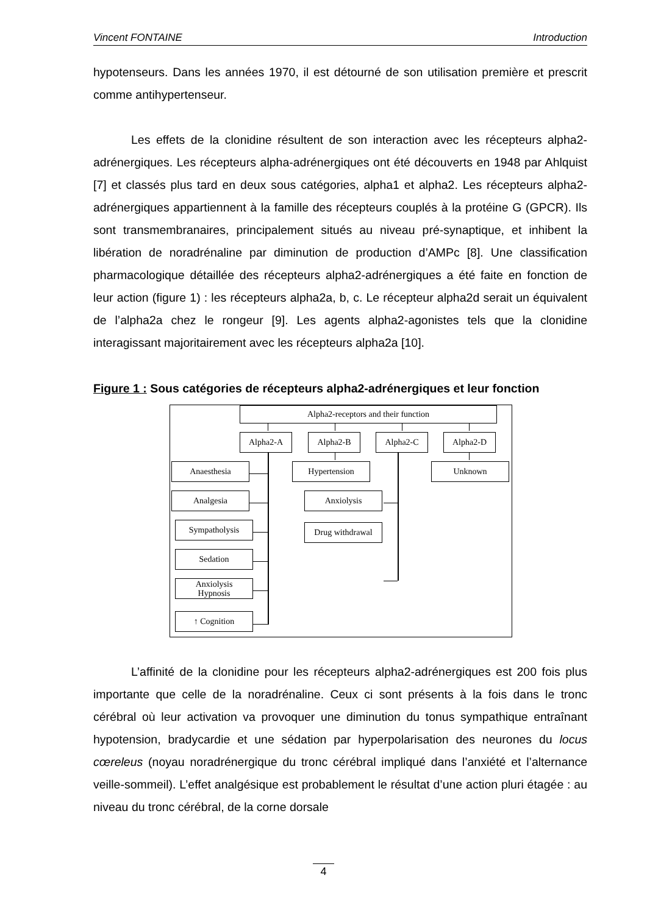Vincent FONTAINE Introduction
hypotenseurs. Dans les années 1970, il est détourné de son utilisation première et prescrit comme antihypertenseur.
Les effets de la clonidine résultent de son interaction avec les récepteurs alpha2-adrénergiques. Les récepteurs alpha-adrénergiques ont été découverts en 1948 par Ahlquist [7] et classés plus tard en deux sous catégories, alpha1 et alpha2. Les récepteurs alpha2-adrénergiques appartiennent à la famille des récepteurs couplés à la protéine G (GPCR). Ils sont transmembranaires, principalement situés au niveau pré-synaptique, et inhibent la libération de noradrénaline par diminution de production d’AMPc [8]. Une classification pharmacologique détaillée des récepteurs alpha2-adrénergiques a été faite en fonction de leur action (figure 1) : les récepteurs alpha2a, b, c. Le récepteur alpha2d serait un équivalent de l’alpha2a chez le rongeur [9]. Les agents alpha2-agonistes tels que la clonidine interagissant majoritairement avec les récepteurs alpha2a [10].
Figure 1 : Sous catégories de récepteurs alpha2-adrénergiques et leur fonction
Alpha2-receptors and their function
Alpha2-A Alpha2-B Alpha2-C Alpha2-D
Anaesthesia Hypertension Unknown
Analgesia Anxiolysis
Sympatholysis Drug withdrawal
Sedation
Anxiolysis
Hypnosis
↑ Cognition
L’affinité de la clonidine pour les récepteurs alpha2-adrénergiques est 200 fois plus importante que celle de la noradrénaline. Ceux ci sont présents à la fois dans le tronc cérébral où leur activation va provoquer une diminution du tonus sympathique entraînant hypotension, bradycardie et une sédation par hyperpolarisation des neurones du locus cœreleus (noyau noradrénergique du tronc cérébral impliqué dans l’anxiété et l’alternance veille-sommeil). L’effet analgésique est probablement le résultat d’une action pluri étagée : au niveau du tronc cérébral, de la corne dorsale
4